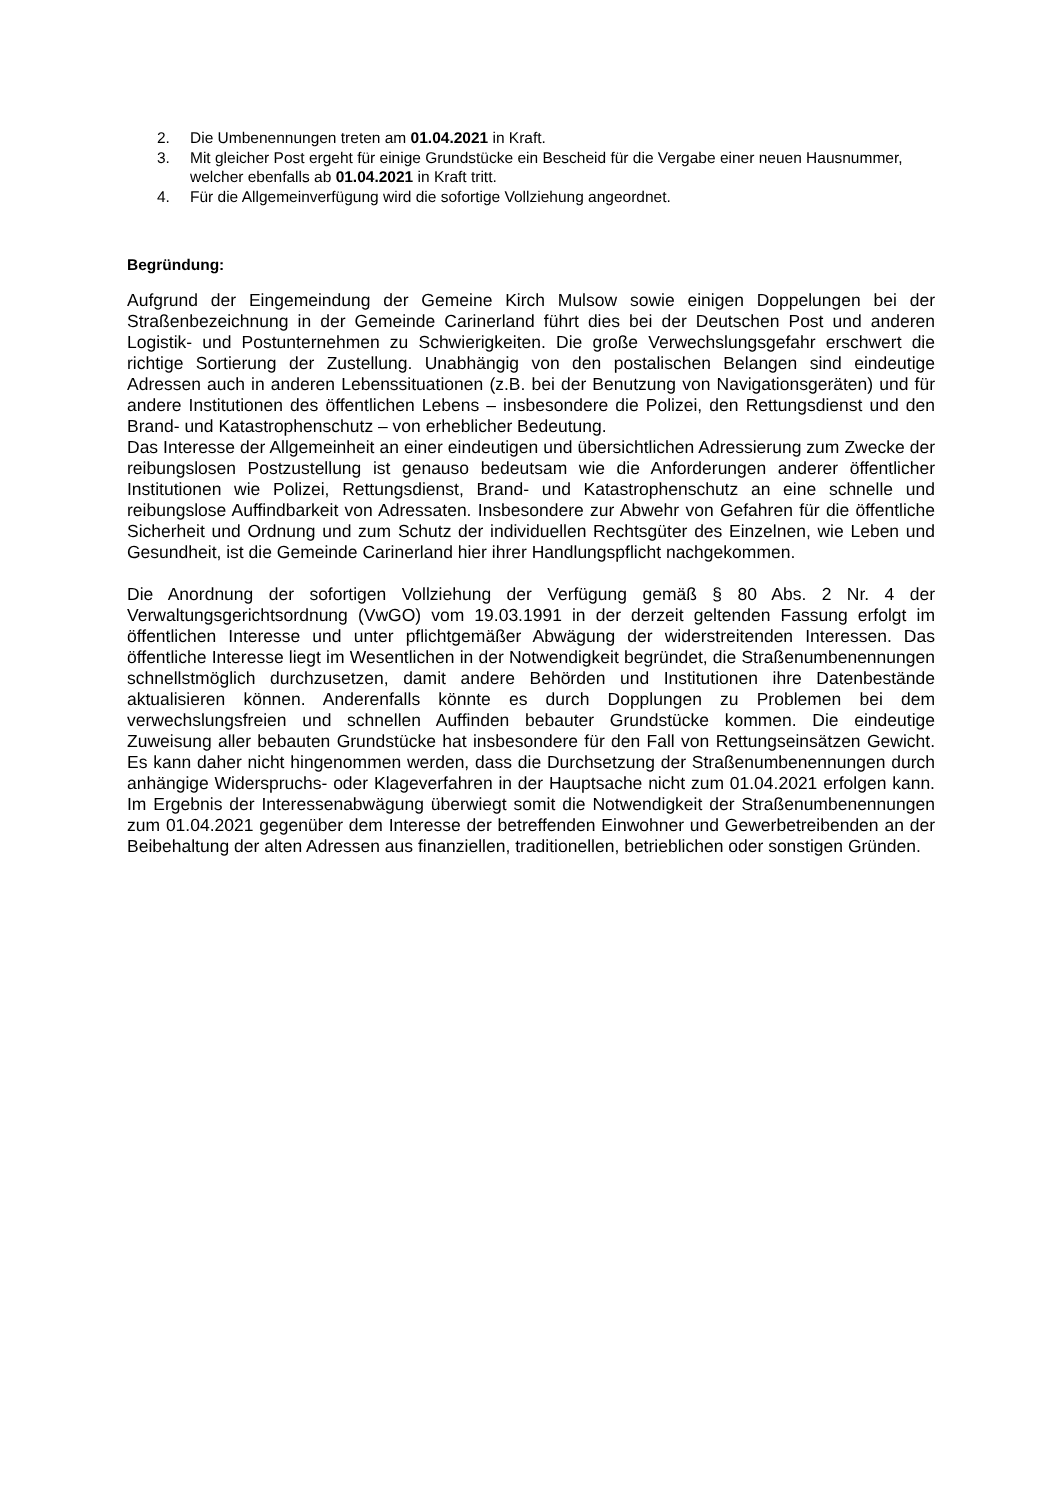2. Die Umbenennungen treten am 01.04.2021 in Kraft.
3. Mit gleicher Post ergeht für einige Grundstücke ein Bescheid für die Vergabe einer neuen Hausnummer, welcher ebenfalls ab 01.04.2021 in Kraft tritt.
4. Für die Allgemeinverfügung wird die sofortige Vollziehung angeordnet.
Begründung:
Aufgrund der Eingemeindung der Gemeine Kirch Mulsow sowie einigen Doppelungen bei der Straßenbezeichnung in der Gemeinde Carinerland führt dies bei der Deutschen Post und anderen Logistik- und Postunternehmen zu Schwierigkeiten. Die große Verwechslungsgefahr erschwert die richtige Sortierung der Zustellung. Unabhängig von den postalischen Belangen sind eindeutige Adressen auch in anderen Lebenssituationen (z.B. bei der Benutzung von Navigationsgeräten) und für andere Institutionen des öffentlichen Lebens – insbesondere die Polizei, den Rettungsdienst und den Brand- und Katastrophenschutz – von erheblicher Bedeutung.
Das Interesse der Allgemeinheit an einer eindeutigen und übersichtlichen Adressierung zum Zwecke der reibungslosen Postzustellung ist genauso bedeutsam wie die Anforderungen anderer öffentlicher Institutionen wie Polizei, Rettungsdienst, Brand- und Katastrophenschutz an eine schnelle und reibungslose Auffindbarkeit von Adressaten. Insbesondere zur Abwehr von Gefahren für die öffentliche Sicherheit und Ordnung und zum Schutz der individuellen Rechtsgüter des Einzelnen, wie Leben und Gesundheit, ist die Gemeinde Carinerland hier ihrer Handlungspflicht nachgekommen.
Die Anordnung der sofortigen Vollziehung der Verfügung gemäß § 80 Abs. 2 Nr. 4 der Verwaltungsgerichtsordnung (VwGO) vom 19.03.1991 in der derzeit geltenden Fassung erfolgt im öffentlichen Interesse und unter pflichtgemäßer Abwägung der widerstreitenden Interessen. Das öffentliche Interesse liegt im Wesentlichen in der Notwendigkeit begründet, die Straßenumbenennungen schnellstmöglich durchzusetzen, damit andere Behörden und Institutionen ihre Datenbestände aktualisieren können. Anderenfalls könnte es durch Dopplungen zu Problemen bei dem verwechslungsfreien und schnellen Auffinden bebauter Grundstücke kommen. Die eindeutige Zuweisung aller bebauten Grundstücke hat insbesondere für den Fall von Rettungseinsätzen Gewicht. Es kann daher nicht hingenommen werden, dass die Durchsetzung der Straßenumbenennungen durch anhängige Widerspruchs- oder Klageverfahren in der Hauptsache nicht zum 01.04.2021 erfolgen kann. Im Ergebnis der Interessenabwägung überwiegt somit die Notwendigkeit der Straßenumbenennungen zum 01.04.2021 gegenüber dem Interesse der betreffenden Einwohner und Gewerbetreibenden an der Beibehaltung der alten Adressen aus finanziellen, traditionellen, betrieblichen oder sonstigen Gründen.